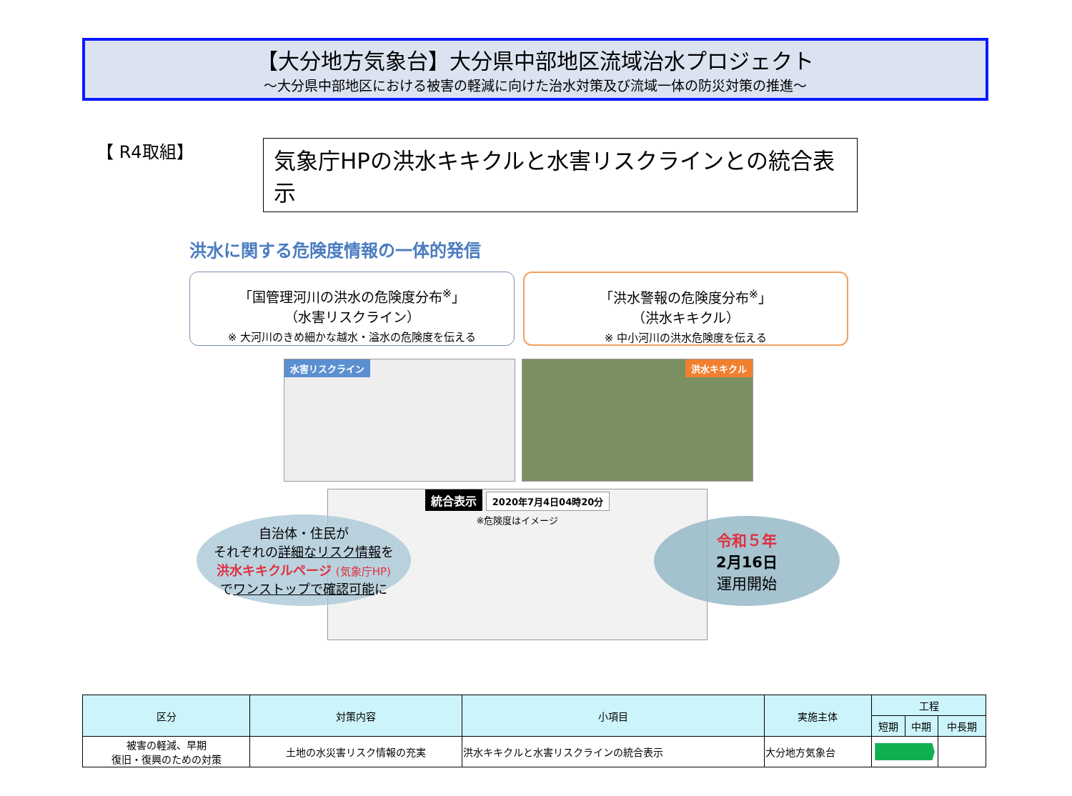【大分地方気象台】大分県中部地区流域治水プロジェクト
～大分県中部地区における被害の軽減に向けた治水対策及び流域一体の防災対策の推進～
【 R4取組】
気象庁HPの洪水キキクルと水害リスクラインとの統合表示
洪水に関する危険度情報の一体的発信
「国管理河川の洪水の危険度分布<sup>※</sup>」
（水害リスクライン）
※ 大河川のきめ細かな越水・溢水の危険度を伝える
「洪水警報の危険度分布<sup>※</sup>」
（洪水キキクル）
※ 中小河川の洪水危険度を伝える
水害リスクライン 洪水キキクル
統合表示 2020年7月4日04時20分
※危険度はイメージ
自治体・住民が
それぞれの詳細なリスク情報を
洪水キキクルページ (気象庁HP)
でワンストップで確認可能に
令和５年
2月16日
運用開始
| 区分 | 対策内容 | 小項目 | 実施主体 | 工程 | | |
| --- | --- | --- | --- | --- | --- | --- |
| | | | | 短期 | 中期 | 中長期 |
| 被害の軽減、早期 復旧・復興のための対策 | 土地の水災害リスク情報の充実 | 洪水キキクルと水害リスクラインの統合表示 | 大分地方気象台 | | | |